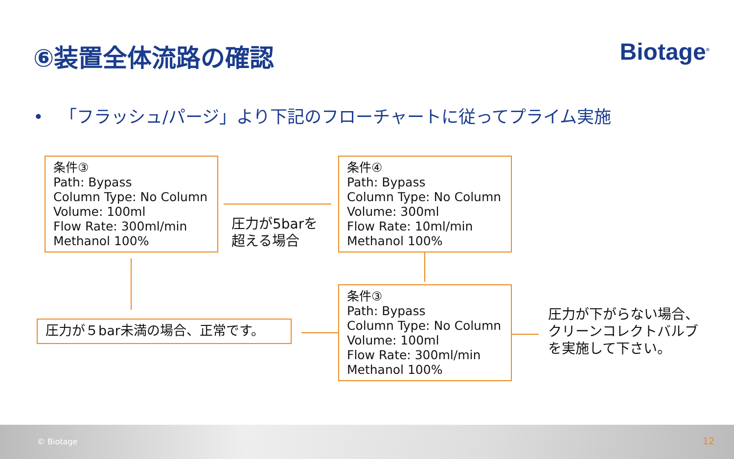⑥装置全体流路の確認 Biotage<sup>®</sup>
• 「フラッシュ/パージ」より下記のフローチャートに従ってプライム実施
条件③
Path: Bypass
Column Type: No Column
Volume: 100ml
Flow Rate: 300ml/min
Methanol 100%
圧力が5barを
超える場合
条件④
Path: Bypass
Column Type: No Column
Volume: 300ml
Flow Rate: 10ml/min
Methanol 100%
条件③
Path: Bypass
Column Type: No Column
Volume: 100ml
Flow Rate: 300ml/min
Methanol 100%
圧力が５bar未満の場合、正常です。
圧力が下がらない場合、
クリーンコレクトバルブ
を実施して下さい。
© Biotage 12